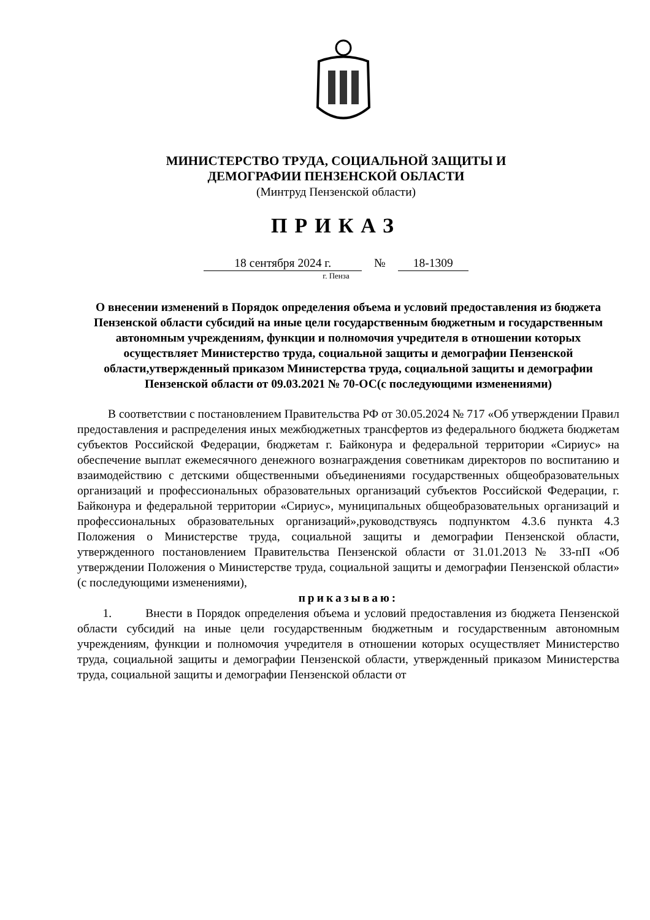МИНИСТЕРСТВО ТРУДА, СОЦИАЛЬНОЙ ЗАЩИТЫ И
ДЕМОГРАФИИ ПЕНЗЕНСКОЙ ОБЛАСТИ
(Минтруд Пензенской области)
ПРИКАЗ
18 сентября 2024 г. № 18-1309
г. Пенза
О внесении изменений в Порядок определения объема и условий предоставления из бюджета Пензенской области субсидий на иные цели государственным бюджетным и государственным автономным учреждениям, функции и полномочия учредителя в отношении которых осуществляет Министерство труда, социальной защиты и демографии Пензенской области,утвержденный приказом Министерства труда, социальной защиты и демографии Пензенской области от 09.03.2021 № 70-ОС(с последующими изменениями)
В соответствии с постановлением Правительства РФ от 30.05.2024 № 717 «Об утверждении Правил предоставления и распределения иных межбюджетных трансфертов из федерального бюджета бюджетам субъектов Российской Федерации, бюджетам г. Байконура и федеральной территории «Сириус» на обеспечение выплат ежемесячного денежного вознаграждения советникам директоров по воспитанию и взаимодействию с детскими общественными объединениями государственных общеобразовательных организаций и профессиональных образовательных организаций субъектов Российской Федерации, г. Байконура и федеральной территории «Сириус», муниципальных общеобразовательных организаций и профессиональных образовательных организаций»,руководствуясь подпунктом 4.3.6 пункта 4.3 Положения о Министерстве труда, социальной защиты и демографии Пензенской области, утвержденного постановлением Правительства Пензенской области от 31.01.2013 № 33-пП «Об утверждении Положения о Министерстве труда, социальной защиты и демографии Пензенской области» (с последующими изменениями),
приказываю:
1. Внести в Порядок определения объема и условий предоставления из бюджета Пензенской области субсидий на иные цели государственным бюджетным и государственным автономным учреждениям, функции и полномочия учредителя в отношении которых осуществляет Министерство труда, социальной защиты и демографии Пензенской области, утвержденный приказом Министерства труда, социальной защиты и демографии Пензенской области от